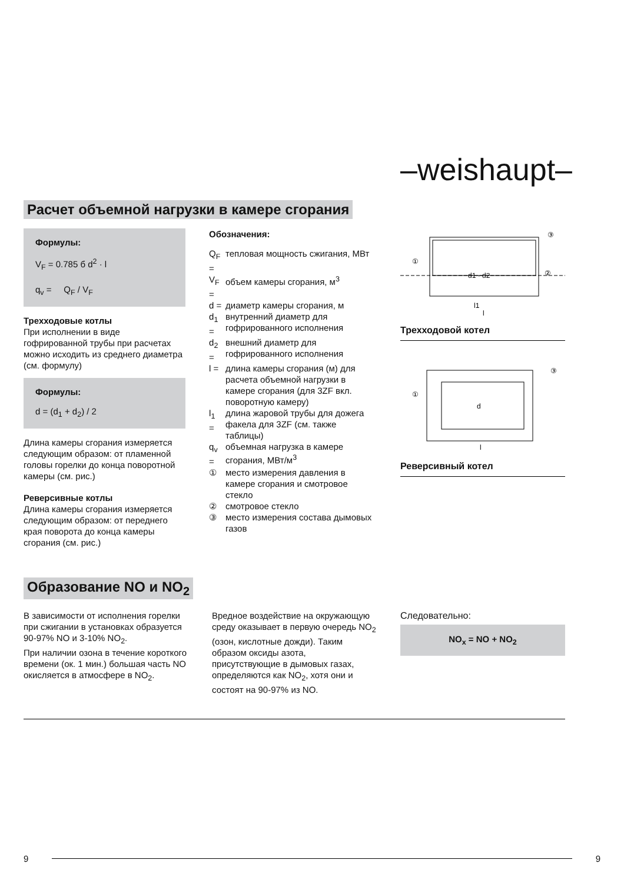–weishaupt–
Расчет объемной нагрузки в камере сгорания
Формулы:
V<sub>F</sub> = 0.785 б d<sup>2</sup> · l
q<sub>v</sub> = Q<sub>F</sub> / V<sub>F</sub>
Трехходовые котлы
При исполнении в виде гофрированной трубы при расчетах можно исходить из среднего диаметра (см. формулу)
Формулы:
d = (d<sub>1</sub> + d<sub>2</sub>) / 2
Длина камеры сгорания измеряется следующим образом: от пламенной головы горелки до конца поворотной камеры (см. рис.)
Реверсивные котлы
Длина камеры сгорания измеряется следующим образом: от переднего края поворота до конца камеры сгорания (см. рис.)
Обозначения:
| Q<sub>F</sub> = | тепловая мощность сжигания, МВт |
| V<sub>F</sub> = | объем камеры сгорания, м<sup>3</sup> |
| d = | диаметр камеры сгорания, м |
| d<sub>1</sub> = | внутренний диаметр для гофрированного исполнения |
| d<sub>2</sub> = | внешний диаметр для гофрированного исполнения |
| l = | длина камеры сгорания (м) для расчета объемной нагрузки в камере сгорания (для 3ZF вкл. поворотную камеру) |
| l<sub>1</sub> = | длина жаровой трубы для дожега факела для 3ZF (см. также таблицы) |
| q<sub>v</sub> = | объемная нагрузка в камере сгорания, МВт/м<sup>3</sup> |
| ① | место измерения давления в камере сгорания и смотровое стекло |
| ② | смотровое стекло |
| ③ | место измерения состава дымовых газов |
d1 · d2
l1
l
①
②
③
Трехходовой котел
d
l
①
③
Реверсивный котел
Образование NO и NO<sub>2</sub>
В зависимости от исполнения горелки при сжигании в установках образуется 90-97% NO и 3-10% NO<sub>2</sub>.
При наличии озона в течение короткого времени (ок. 1 мин.) большая часть NO окисляется в атмосфере в NO<sub>2</sub>.
Вредное воздействие на окружающую среду оказывает в первую очередь NO<sub>2</sub> (озон, кислотные дожди). Таким образом оксиды азота, присутствующие в дымовых газах, определяются как NO<sub>2</sub>, хотя они и состоят на 90-97% из NO.
Следовательно:
NO<sub>x</sub> = NO + NO<sub>2</sub>
9 9